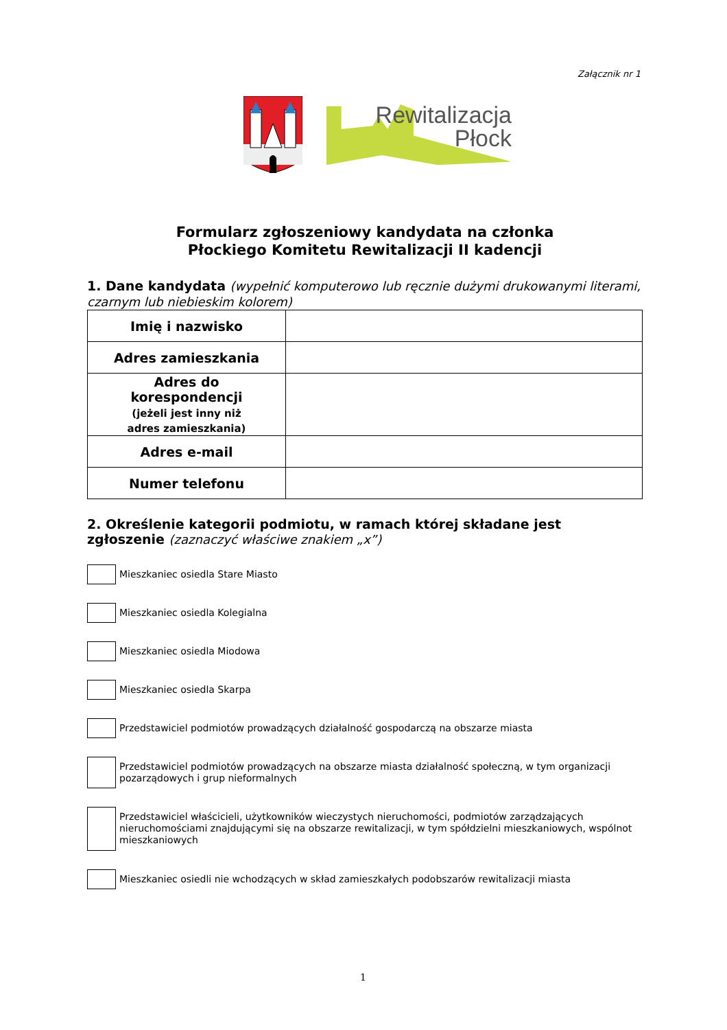Załącznik nr 1
Rewitalizacja
Płock
Formularz zgłoszeniowy kandydata na członka
Płockiego Komitetu Rewitalizacji II kadencji
1. Dane kandydata (wypełnić komputerowo lub ręcznie dużymi drukowanymi literami, czarnym lub niebieskim kolorem)
| Imię i nazwisko | |
| Adres zamieszkania | |
| Adres do korespondencji (jeżeli jest inny niż adres zamieszkania) | |
| Adres e-mail | |
| Numer telefonu | |
2. Określenie kategorii podmiotu, w ramach której składane jest zgłoszenie (zaznaczyć właściwe znakiem „x”)
Mieszkaniec osiedla Stare Miasto
Mieszkaniec osiedla Kolegialna
Mieszkaniec osiedla Miodowa
Mieszkaniec osiedla Skarpa
Przedstawiciel podmiotów prowadzących działalność gospodarczą na obszarze miasta
Przedstawiciel podmiotów prowadzących na obszarze miasta działalność społeczną, w tym organizacji pozarządowych i grup nieformalnych
Przedstawiciel właścicieli, użytkowników wieczystych nieruchomości, podmiotów zarządzających nieruchomościami znajdującymi się na obszarze rewitalizacji, w tym spółdzielni mieszkaniowych, wspólnot mieszkaniowych
Mieszkaniec osiedli nie wchodzących w skład zamieszkałych podobszarów rewitalizacji miasta
1